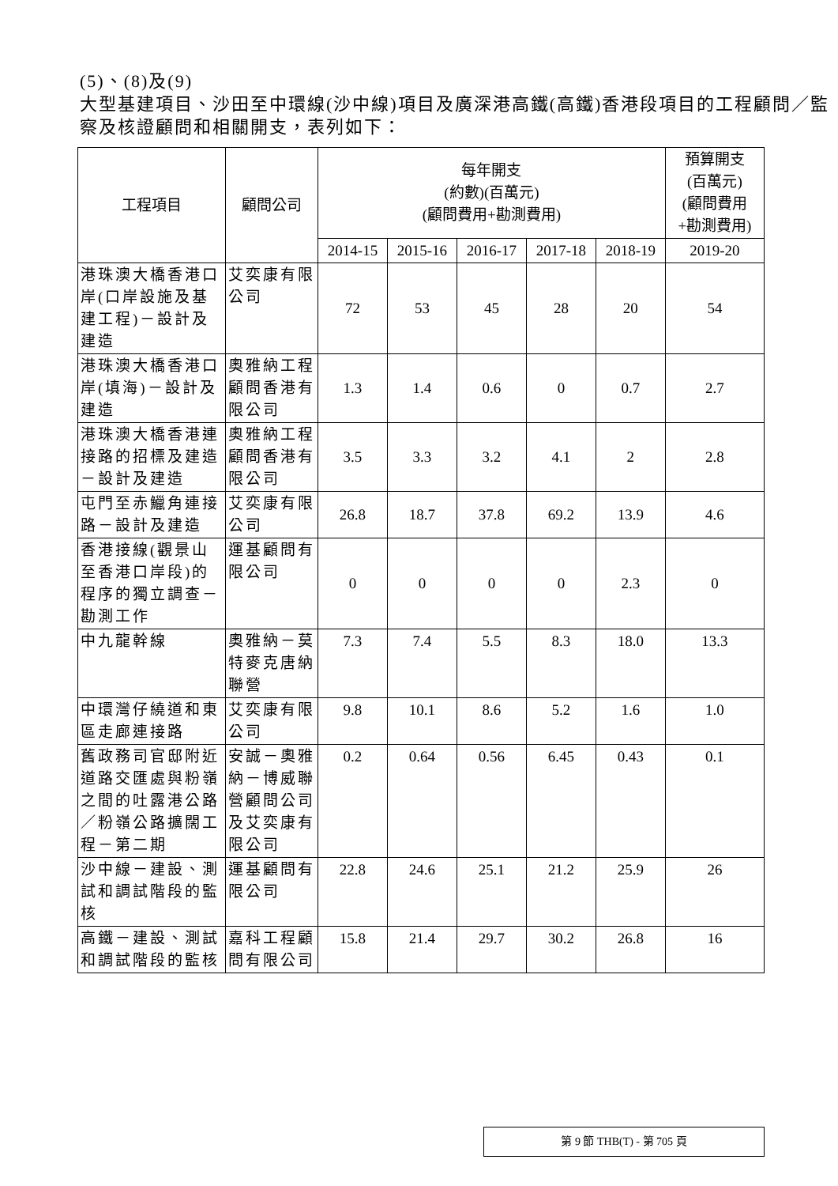(5)、(8)及(9)
大型基建項目、沙田至中環線(沙中線)項目及廣深港高鐵(高鐵)香港段項目的工程顧問／監察及核證顧問和相關開支，表列如下：
| 工程項目 | 顧問公司 | 每年開支 (約數)(百萬元) (顧問費用+勘測費用) | | | | | 預算開支 (百萬元) (顧問費用 +勘測費用) |
| --- | --- | --- | --- | --- | --- | --- | --- |
| | | 2014-15 | 2015-16 | 2016-17 | 2017-18 | 2018-19 | 2019-20 |
| 港珠澳大橋香港口岸(口岸設施及基建工程)－設計及建造 | 艾奕康有限公司 | 72 | 53 | 45 | 28 | 20 | 54 |
| 港珠澳大橋香港口岸(填海)－設計及建造 | 奧雅納工程顧問香港有限公司 | 1.3 | 1.4 | 0.6 | 0 | 0.7 | 2.7 |
| 港珠澳大橋香港連接路的招標及建造－設計及建造 | 奧雅納工程顧問香港有限公司 | 3.5 | 3.3 | 3.2 | 4.1 | 2 | 2.8 |
| 屯門至赤鱲角連接路－設計及建造 | 艾奕康有限公司 | 26.8 | 18.7 | 37.8 | 69.2 | 13.9 | 4.6 |
| 香港接線(觀景山至香港口岸段)的程序的獨立調查－勘測工作 | 運基顧問有限公司 | 0 | 0 | 0 | 0 | 2.3 | 0 |
| 中九龍幹線 | 奧雅納－莫特麥克唐納聯營 | 7.3 | 7.4 | 5.5 | 8.3 | 18.0 | 13.3 |
| 中環灣仔繞道和東區走廊連接路 | 艾奕康有限公司 | 9.8 | 10.1 | 8.6 | 5.2 | 1.6 | 1.0 |
| 舊政務司官邸附近道路交匯處與粉嶺之間的吐露港公路／粉嶺公路擴闊工程－第二期 | 安誠－奧雅納－博威聯營顧問公司及艾奕康有限公司 | 0.2 | 0.64 | 0.56 | 6.45 | 0.43 | 0.1 |
| 沙中線－建設、測試和調試階段的監核 | 運基顧問有限公司 | 22.8 | 24.6 | 25.1 | 21.2 | 25.9 | 26 |
| 高鐵－建設、測試和調試階段的監核 | 嘉科工程顧問有限公司 | 15.8 | 21.4 | 29.7 | 30.2 | 26.8 | 16 |
第 9 節 THB(T) - 第 705 頁